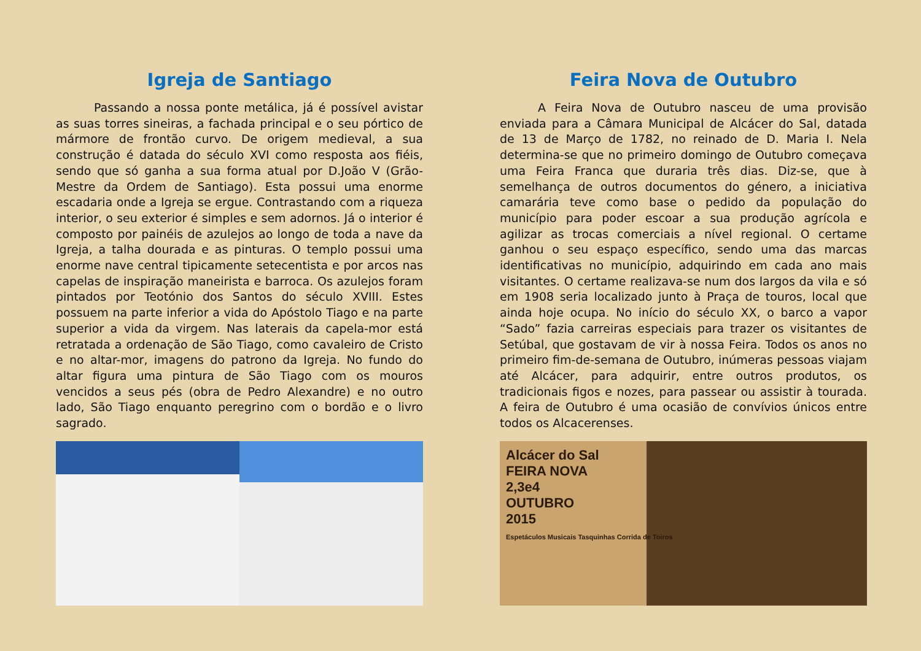Igreja de Santiago
Passando a nossa ponte metálica, já é possível avistar as suas torres sineiras, a fachada principal e o seu pórtico de mármore de frontão curvo. De origem medieval, a sua construção é datada do século XVI como resposta aos fiéis, sendo que só ganha a sua forma atual por D.João V (Grão-Mestre da Ordem de Santiago). Esta possui uma enorme escadaria onde a Igreja se ergue. Contrastando com a riqueza interior, o seu exterior é simples e sem adornos. Já o interior é composto por painéis de azulejos ao longo de toda a nave da Igreja, a talha dourada e as pinturas. O templo possui uma enorme nave central tipicamente setecentista e por arcos nas capelas de inspiração maneirista e barroca. Os azulejos foram pintados por Teotónio dos Santos do século XVIII. Estes possuem na parte inferior a vida do Apóstolo Tiago e na parte superior a vida da virgem. Nas laterais da capela-mor está retratada a ordenação de São Tiago, como cavaleiro de Cristo e no altar-mor, imagens do patrono da Igreja. No fundo do altar figura uma pintura de São Tiago com os mouros vencidos a seus pés (obra de Pedro Alexandre) e no outro lado, São Tiago enquanto peregrino com o bordão e o livro sagrado.
Feira Nova de Outubro
A Feira Nova de Outubro nasceu de uma provisão enviada para a Câmara Municipal de Alcácer do Sal, datada de 13 de Março de 1782, no reinado de D. Maria I. Nela determina-se que no primeiro domingo de Outubro começava uma Feira Franca que duraria três dias. Diz-se, que à semelhança de outros documentos do género, a iniciativa camarária teve como base o pedido da população do município para poder escoar a sua produção agrícola e agilizar as trocas comerciais a nível regional. O certame ganhou o seu espaço específico, sendo uma das marcas identificativas no município, adquirindo em cada ano mais visitantes. O certame realizava-se num dos largos da vila e só em 1908 seria localizado junto à Praça de touros, local que ainda hoje ocupa. No início do século XX, o barco a vapor “Sado” fazia carreiras especiais para trazer os visitantes de Setúbal, que gostavam de vir à nossa Feira. Todos os anos no primeiro fim-de-semana de Outubro, inúmeras pessoas viajam até Alcácer, para adquirir, entre outros produtos, os tradicionais figos e nozes, para passear ou assistir à tourada. A feira de Outubro é uma ocasião de convívios únicos entre todos os Alcacerenses.
Alcácer do Sal
FEIRA NOVA
2,3e4
OUTUBRO
2015
Espetáculos Musicais Tasquinhas Corrida de Toiros